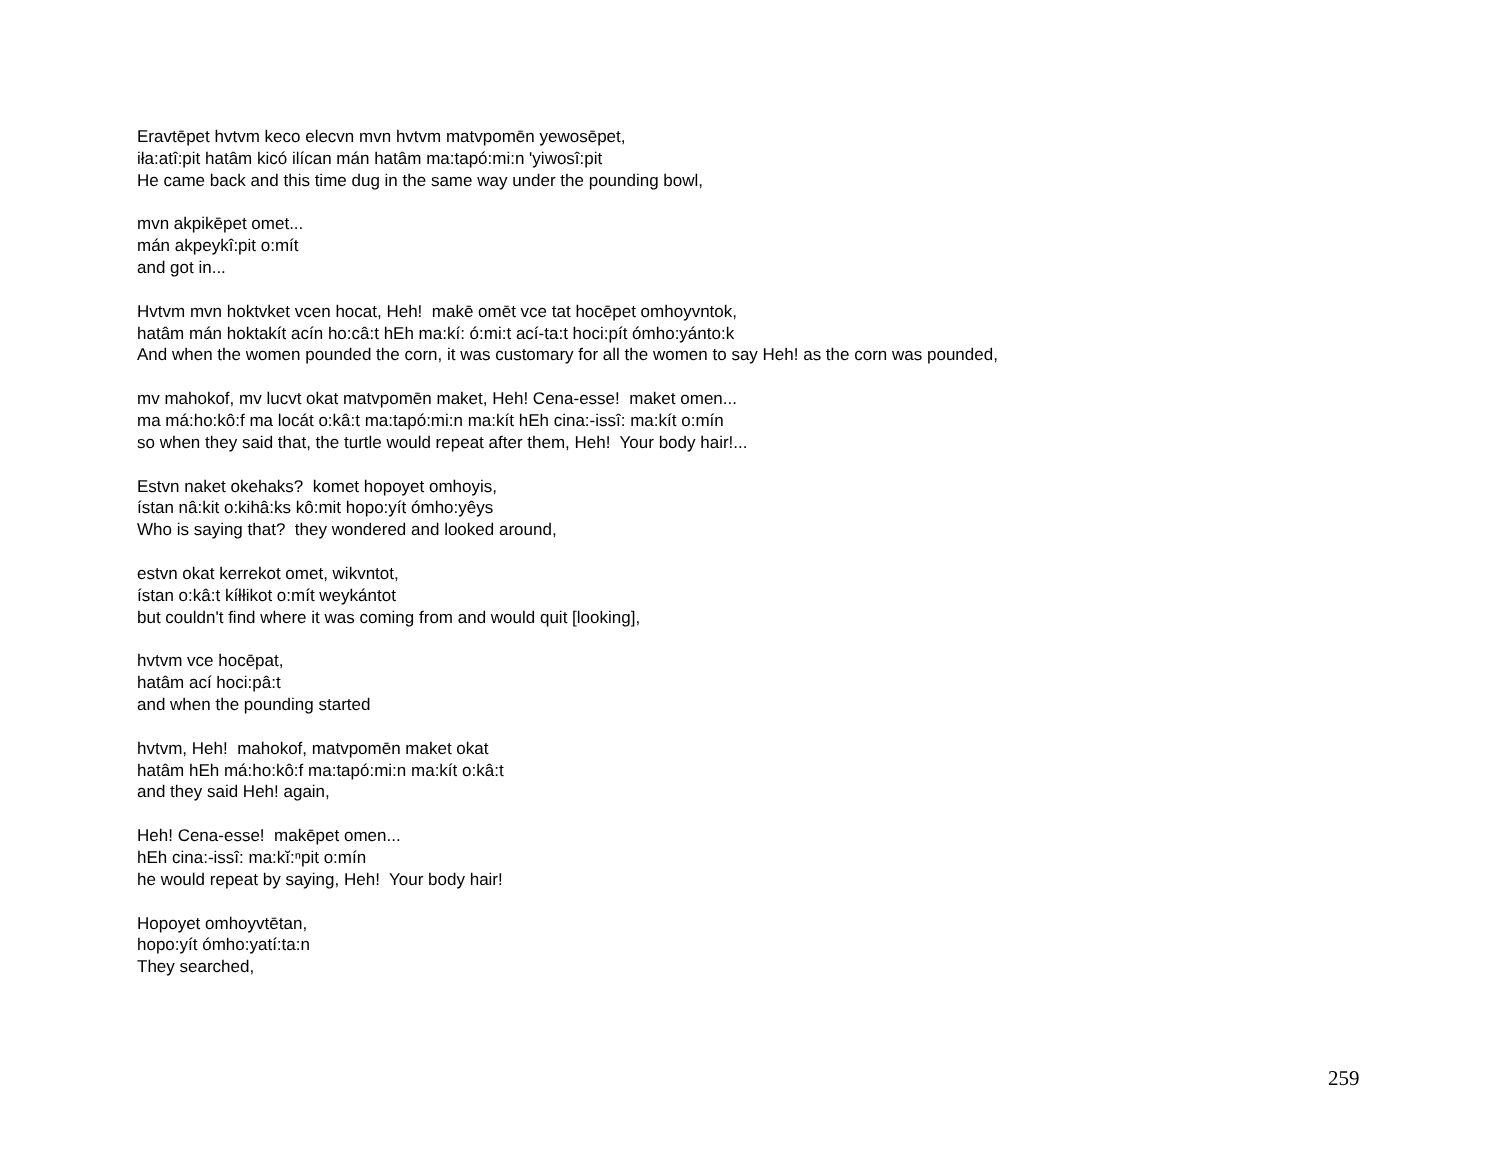Eravtēpet hvtvm keco elecvn mvn hvtvm matvpomēn yewosēpet,
iła:atî:pit hatâm kicó ilícan mán hatâm ma:tapó:mi:n 'yiwosî:pit
He came back and this time dug in the same way under the pounding bowl,
mvn akpikēpet omet...
mán akpeykî:pit o:mít
and got in...
Hvtvm mvn hoktvket vcen hocat, Heh! makē omēt vce tat hocēpet omhoyvntok,
hatâm mán hoktakít acín ho:câ:t hEh ma:kí: ó:mi:t ací-ta:t hoci:pít ómho:yánto:k
And when the women pounded the corn, it was customary for all the women to say Heh! as the corn was pounded,
mv mahokof, mv lucvt okat matvpomēn maket, Heh! Cena-esse! maket omen...
ma má:ho:kô:f ma locát o:kâ:t ma:tapó:mi:n ma:kít hEh cina:-issî: ma:kít o:mín
so when they said that, the turtle would repeat after them, Heh! Your body hair!...
Estvn naket okehaks? komet hopoyet omhoyis,
ístan nâ:kit o:kihâ:ks kô:mit hopo:yít ómho:yêys
Who is saying that? they wondered and looked around,
estvn okat kerrekot omet, wikvntot,
ístan o:kâ:t kíłłikot o:mít weykántot
but couldn't find where it was coming from and would quit [looking],
hvtvm vce hocēpat,
hatâm ací hoci:pâ:t
and when the pounding started
hvtvm, Heh! mahokof, matvpomēn maket okat
hatâm hEh má:ho:kô:f ma:tapó:mi:n ma:kít o:kâ:t
and they said Heh! again,
Heh! Cena-esse! makēpet omen...
hEh cina:-issî: ma:kĭ:ⁿpit o:mín
he would repeat by saying, Heh! Your body hair!
Hopoyet omhoyvtētan,
hopo:yít ómho:yatí:ta:n
They searched,
259